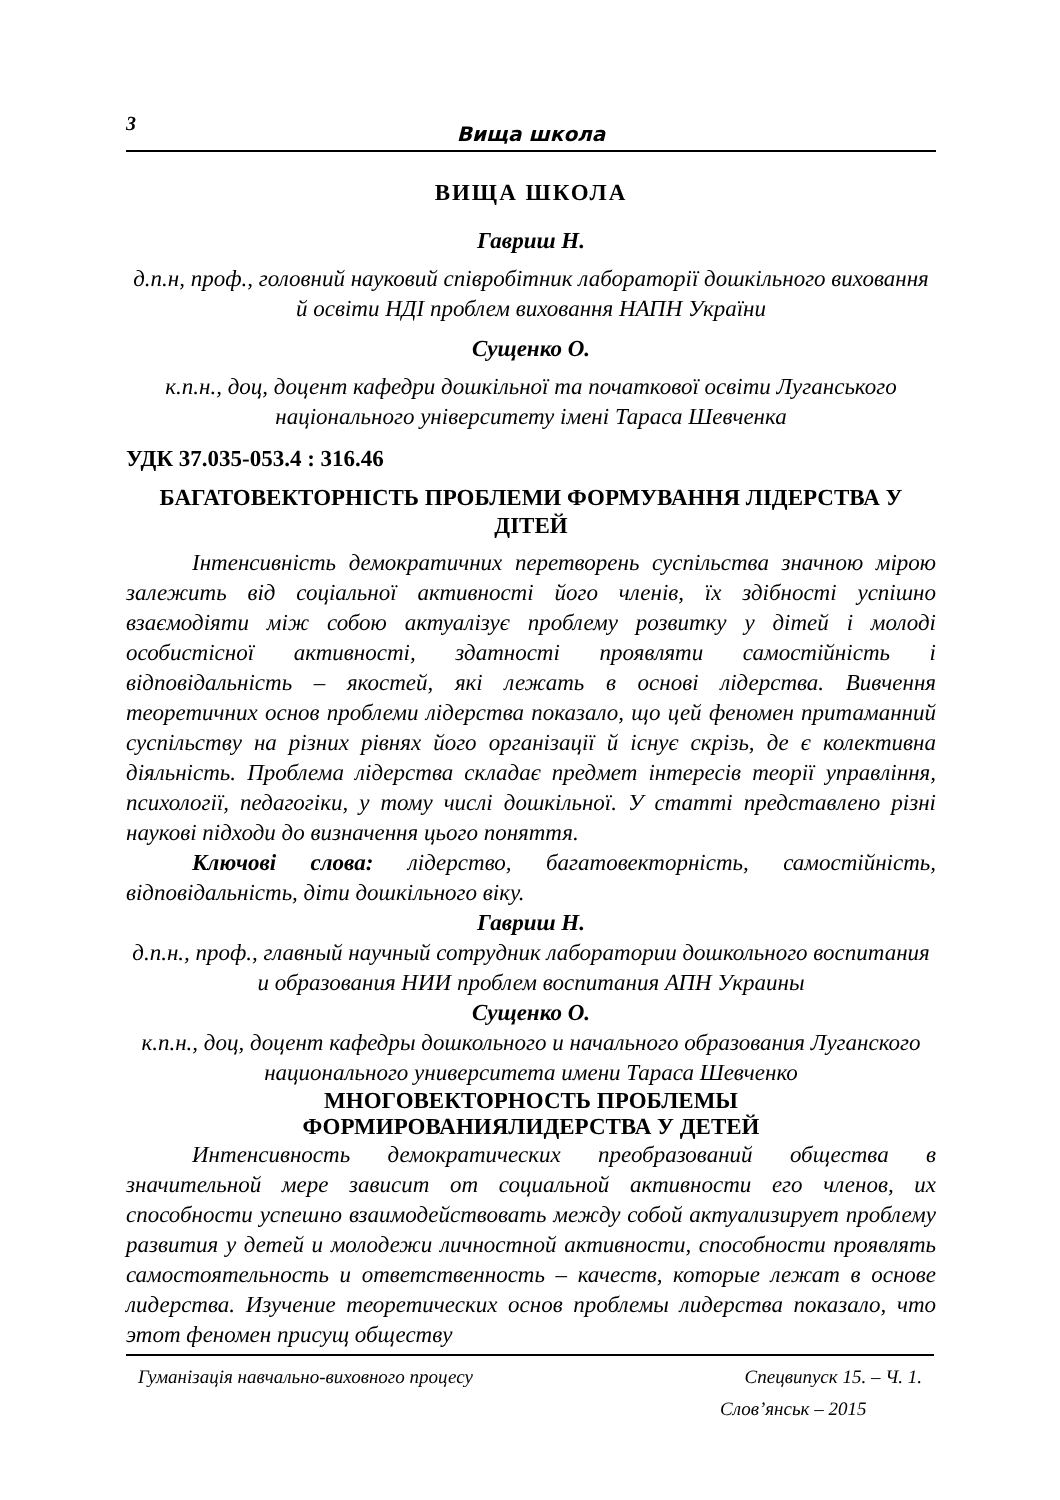3
Вища школа
ВИЩА ШКОЛА
Гавриш Н.
д.п.н, проф., головний науковий співробітник лабораторії дошкільного виховання й освіти НДІ проблем виховання НАПН України
Сущенко О.
к.п.н., доц, доцент кафедри дошкільної та початкової освіти Луганського національного університету імені Тараса Шевченка
УДК 37.035-053.4 : 316.46
БАГАТОВЕКТОРНІСТЬ ПРОБЛЕМИ ФОРМУВАННЯ ЛІДЕРСТВА У ДІТЕЙ
Інтенсивність демократичних перетворень суспільства значною мірою залежить від соціальної активності його членів, їх здібності успішно взаємодіяти між собою актуалізує проблему розвитку у дітей і молоді особистісної активності, здатності проявляти самостійність і відповідальність – якостей, які лежать в основі лідерства. Вивчення теоретичних основ проблеми лідерства показало, що цей феномен притаманний суспільству на різних рівнях його організації й існує скрізь, де є колективна діяльність. Проблема лідерства складає предмет інтересів теорії управління, психології, педагогіки, у тому числі дошкільної. У статті представлено різні наукові підходи до визначення цього поняття.
Ключові слова: лідерство, багатовекторність, самостійність, відповідальність, діти дошкільного віку.
Гавриш Н.
д.п.н., проф., главный научный сотрудник лаборатории дошкольного воспитания и образования НИИ проблем воспитания АПН Украины
Сущенко О.
к.п.н., доц, доцент кафедры дошкольного и начального образования Луганского национального университета имени Тараса Шевченко
МНОГОВЕКТОРНОСТЬ ПРОБЛЕМЫ
ФОРМИРОВАНИЯЛИДЕРСТВА У ДЕТЕЙ
Интенсивность демократических преобразований общества в значительной мере зависит от социальной активности его членов, их способности успешно взаимодействовать между собой актуализирует проблему развития у детей и молодежи личностной активности, способности проявлять самостоятельность и ответственность – качеств, которые лежат в основе лидерства. Изучение теоретических основ проблемы лидерства показало, что этот феномен присущ обществу
Гуманізація навчально-виховного процесу Спецвипуск 15. – Ч. 1.
Слов’янськ – 2015